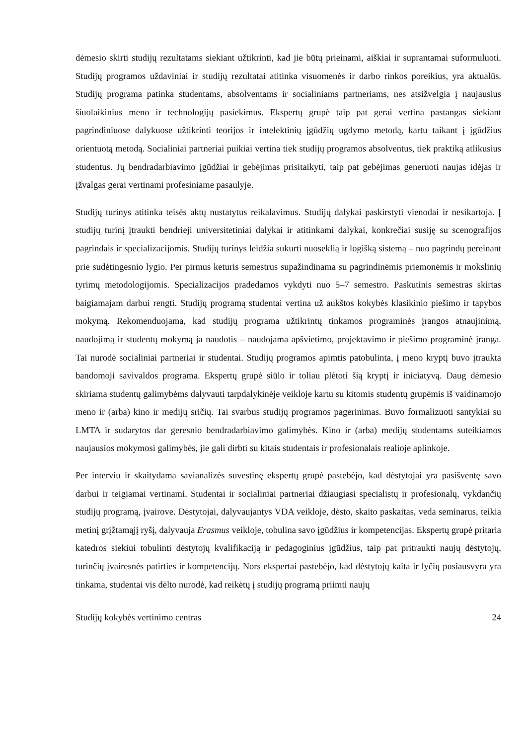dėmesio skirti studijų rezultatams siekiant užtikrinti, kad jie būtų prieinami, aiškiai ir suprantamai suformuluoti. Studijų programos uždaviniai ir studijų rezultatai atitinka visuomenės ir darbo rinkos poreikius, yra aktualūs. Studijų programa patinka studentams, absolventams ir socialiniams partneriams, nes atsižvelgia į naujausius šiuolaikinius meno ir technologijų pasiekimus. Ekspertų grupė taip pat gerai vertina pastangas siekiant pagrindiniuose dalykuose užtikrinti teorijos ir intelektinių įgūdžių ugdymo metodą, kartu taikant į įgūdžius orientuotą metodą. Socialiniai partneriai puikiai vertina tiek studijų programos absolventus, tiek praktiką atlikusius studentus. Jų bendradarbiavimo įgūdžiai ir gebėjimas prisitaikyti, taip pat gebėjimas generuoti naujas idėjas ir įžvalgas gerai vertinami profesiniame pasaulyje.
Studijų turinys atitinka teisės aktų nustatytus reikalavimus. Studijų dalykai paskirstyti vienodai ir nesikartoja. Į studijų turinį įtraukti bendrieji universitetiniai dalykai ir atitinkami dalykai, konkrečiai susiję su scenografijos pagrindais ir specializacijomis. Studijų turinys leidžia sukurti nuoseklią ir logišką sistemą – nuo pagrindų pereinant prie sudėtingesnio lygio. Per pirmus keturis semestrus supažindinama su pagrindinėmis priemonėmis ir mokslinių tyrimų metodologijomis. Specializacijos pradedamos vykdyti nuo 5–7 semestro. Paskutinis semestras skirtas baigiamajam darbui rengti. Studijų programą studentai vertina už aukštos kokybės klasikinio piešimo ir tapybos mokymą. Rekomenduojama, kad studijų programa užtikrintų tinkamos programinės įrangos atnaujinimą, naudojimą ir studentų mokymą ja naudotis – naudojama apšvietimo, projektavimo ir piešimo programinė įranga. Tai nurodė socialiniai partneriai ir studentai. Studijų programos apimtis patobulinta, į meno kryptį buvo įtraukta bandomoji savivaldos programa. Ekspertų grupė siūlo ir toliau plėtoti šią kryptį ir iniciatyvą. Daug dėmesio skiriama studentų galimybėms dalyvauti tarpdalykinėje veikloje kartu su kitomis studentų grupėmis iš vaidinamojo meno ir (arba) kino ir medijų sričių. Tai svarbus studijų programos pagerinimas. Buvo formalizuoti santykiai su LMTA ir sudarytos dar geresnio bendradarbiavimo galimybės. Kino ir (arba) medijų studentams suteikiamos naujausios mokymosi galimybės, jie gali dirbti su kitais studentais ir profesionalais realioje aplinkoje.
Per interviu ir skaitydama savianalizės suvestinę ekspertų grupė pastebėjo, kad dėstytojai yra pasišventę savo darbui ir teigiamai vertinami. Studentai ir socialiniai partneriai džiaugiasi specialistų ir profesionalų, vykdančių studijų programą, įvairove. Dėstytojai, dalyvaujantys VDA veikloje, dėsto, skaito paskaitas, veda seminarus, teikia metinį grįžtamąjį ryšį, dalyvauja Erasmus veikloje, tobulina savo įgūdžius ir kompetencijas. Ekspertų grupė pritaria katedros siekiui tobulinti dėstytojų kvalifikaciją ir pedagoginius įgūdžius, taip pat pritraukti naujų dėstytojų, turinčių įvairesnės patirties ir kompetencijų. Nors ekspertai pastebėjo, kad dėstytojų kaita ir lyčių pusiausvyra yra tinkama, studentai vis dėlto nurodė, kad reikėtų į studijų programą priimti naujų
Studijų kokybės vertinimo centras 24